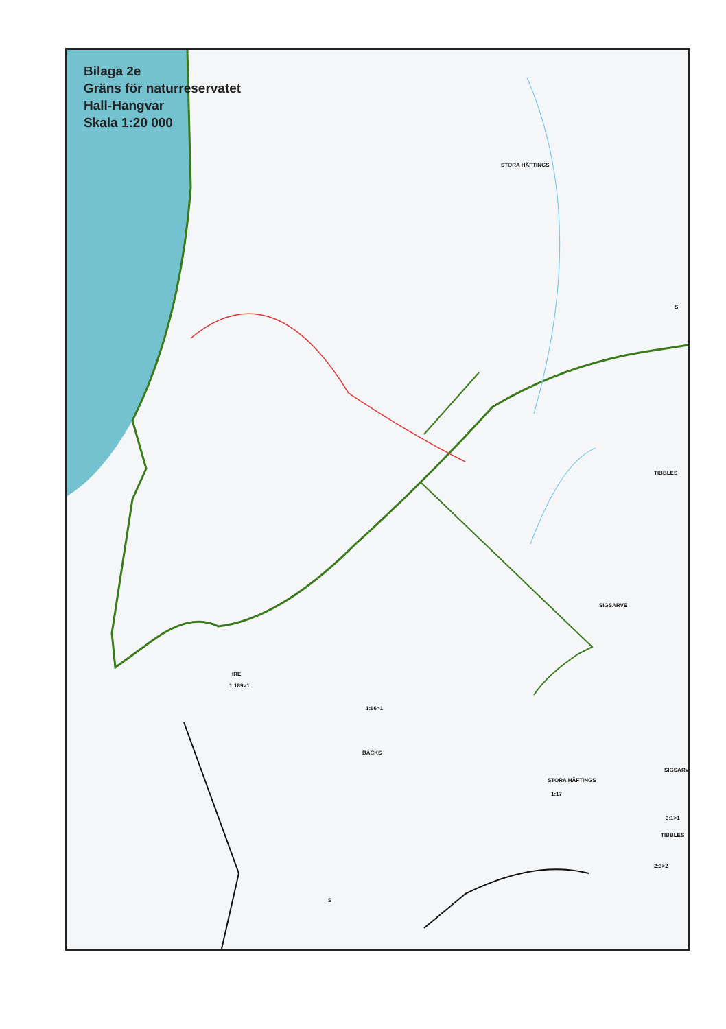Bilaga 2e
Gräns för naturreservatet
Hall-Hangvar
Skala 1:20 000
STORA HÄFTINGS
TIBBLES
SIGSARVE
IRE
1:189>1
1:66>1
BÄCKS
STORA HÄFTINGS
1:17
SIGSARVE
3:1>1
TIBBLES
2:3>2
S
S